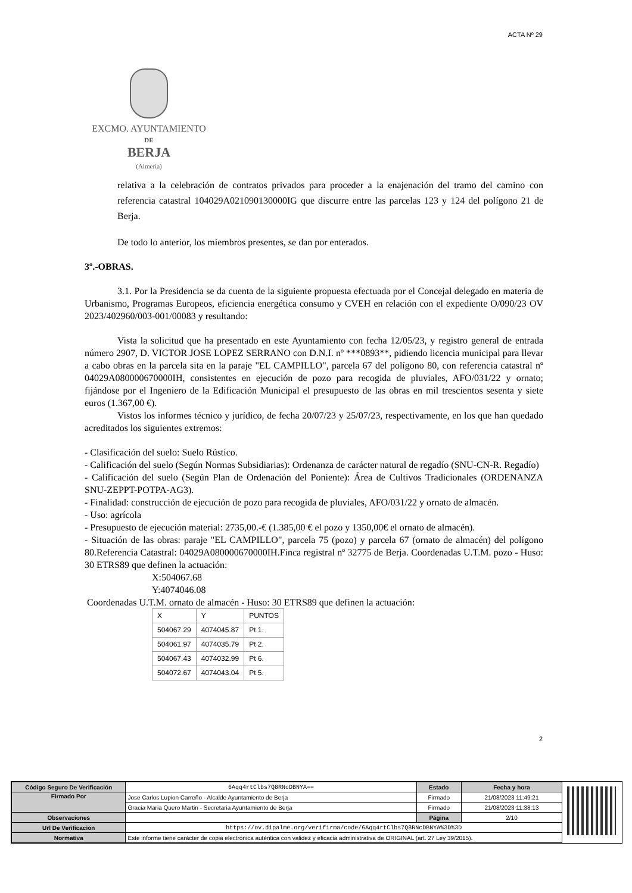ACTA Nº 29
EXCMO. AYUNTAMIENTO
DE
BERJA
(Almería)
relativa a la celebración de contratos privados para proceder a la enajenación del tramo del camino con referencia catastral 104029A021090130000IG que discurre entre las parcelas 123 y 124 del polígono 21 de Berja.
De todo lo anterior, los miembros presentes, se dan por enterados.
3º.-OBRAS.
3.1. Por la Presidencia se da cuenta de la siguiente propuesta efectuada por el Concejal delegado en materia de Urbanismo, Programas Europeos, eficiencia energética consumo y CVEH en relación con el expediente O/090/23 OV 2023/402960/003-001/00083 y resultando:
Vista la solicitud que ha presentado en este Ayuntamiento con fecha 12/05/23, y registro general de entrada número 2907, D. VICTOR JOSE LOPEZ SERRANO con D.N.I. nº ***0893**, pidiendo licencia municipal para llevar a cabo obras en la parcela sita en la paraje "EL CAMPILLO", parcela 67 del polígono 80, con referencia catastral nº 04029A080000670000IH, consistentes en ejecución de pozo para recogida de pluviales, AFO/031/22 y ornato; fijándose por el Ingeniero de la Edificación Municipal el presupuesto de las obras en mil trescientos sesenta y siete euros (1.367,00 €).
Vistos los informes técnico y jurídico, de fecha 20/07/23 y 25/07/23, respectivamente, en los que han quedado acreditados los siguientes extremos:
- Clasificación del suelo: Suelo Rústico.
- Calificación del suelo (Según Normas Subsidiarias): Ordenanza de carácter natural de regadío (SNU-CN-R. Regadío)
- Calificación del suelo (Según Plan de Ordenación del Poniente): Área de Cultivos Tradicionales (ORDENANZA SNU-ZEPPT-POTPA-AG3).
- Finalidad: construcción de ejecución de pozo para recogida de pluviales, AFO/031/22 y ornato de almacén.
- Uso: agrícola
- Presupuesto de ejecución material: 2735,00.-€ (1.385,00 € el pozo y 1350,00€ el ornato de almacén).
- Situación de las obras: paraje "EL CAMPILLO", parcela 75 (pozo) y parcela 67 (ornato de almacén) del polígono 80.Referencia Catastral: 04029A080000670000IH.Finca registral nº 32775 de Berja. Coordenadas U.T.M. pozo - Huso: 30 ETRS89 que definen la actuación:
X:504067.68
Y:4074046.08
Coordenadas U.T.M. ornato de almacén - Huso: 30 ETRS89 que definen la actuación:
| X | Y | PUNTOS |
| --- | --- | --- |
| 504067.29 | 4074045.87 | Pt 1. |
| 504061.97 | 4074035.79 | Pt 2. |
| 504067.43 | 4074032.99 | Pt 6. |
| 504072.67 | 4074043.04 | Pt 5. |
2
| Código Seguro De Verificación | 6Aqq4rtClbs7Q8RNcDBNYA== | Estado | Fecha y hora |
| Firmado Por | Jose Carlos Lupion Carreño - Alcalde Ayuntamiento de Berja | Firmado | 21/08/2023 11:49:21 |
| | Gracia Maria Quero Martin - Secretaria Ayuntamiento de Berja | Firmado | 21/08/2023 11:38:13 |
| Observaciones | | Página | 2/10 |
| Url De Verificación | https://ov.dipalme.org/verifirma/code/6Aqq4rtClbs7Q8RNcDBNYA%3D%3D | | |
| Normativa | Este informe tiene carácter de copia electrónica auténtica con validez y eficacia administrativa de ORIGINAL (art. 27 Ley 39/2015). | | |